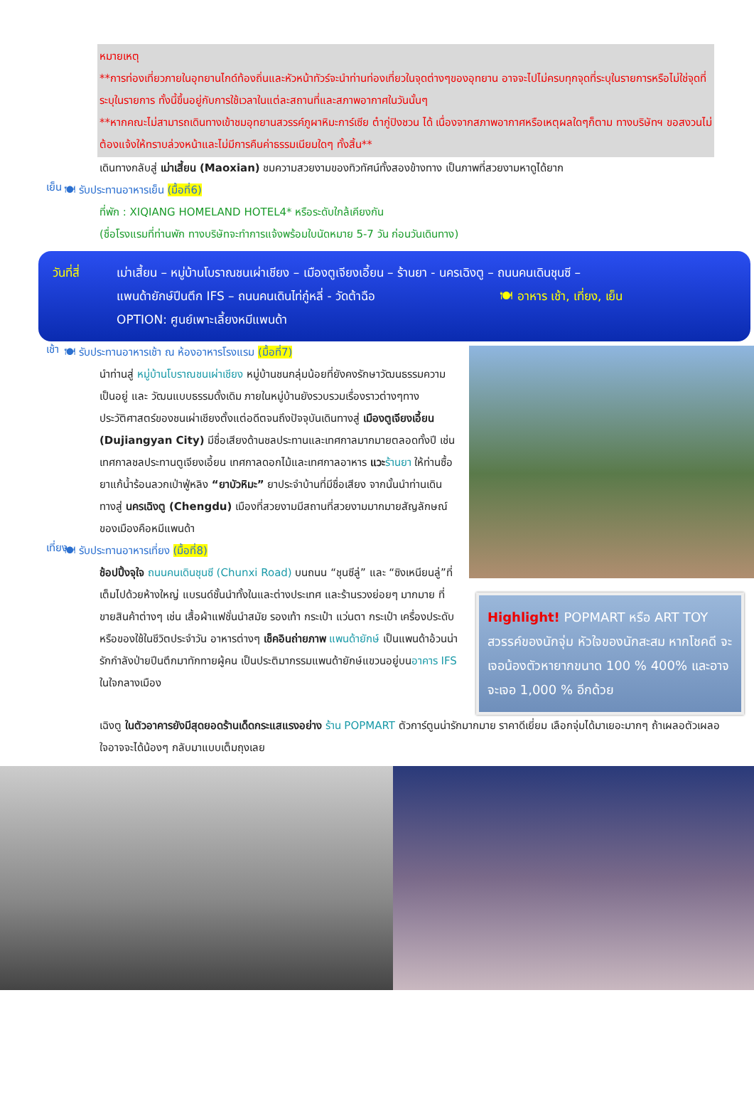หมายเหตุ
**การท่องเที่ยวภายในอุทยานไกด์ท้องถิ่นและหัวหน้าทัวร์จะนำท่านท่องเที่ยวในจุดต่างๆของอุทยาน อาจจะไปไม่ครบทุกจุดที่ระบุในรายการหรือไม่ใช่จุดที่ระบุในรายการ ทั้งนี้ขึ้นอยู่กับการใช้เวลาในแต่ละสถานที่และสภาพอากาศในวันนั้นๆ
**หากคณะไม่สามารถเดินทางเข้าชมอุทยานสวรรค์ภูผาหิมะการ์เซีย ต๋ากู่ปิงชวน ได้ เนื่องจากสภาพอากาศหรือเหตุผลใดๆก็ตาม ทางบริษัทฯ ขอสงวนไม่ต้องแจ้งให้ทราบล่วงหน้าและไม่มีการคืนค่าธรรมเนียมใดๆ ทั้งสิ้น**
เดินทางกลับสู่ เม่าเสี้ยน (Maoxian) ชมความสวยงามของทิวทัศน์ทั้งสองข้างทาง เป็นภาพที่สวยงามหาดูได้ยาก
เย็น
🍽 รับประทานอาหารเย็น (มื้อที่6)
ที่พัก : XIQIANG HOMELAND HOTEL4* หรือระดับใกล้เคียงกัน
(ชื่อโรงแรมที่ท่านพัก ทางบริษัทจะทำการแจ้งพร้อมใบนัดหมาย 5-7 วัน ก่อนวันเดินทาง)
วันที่สี่
เม่าเสี้ยน – หมู่บ้านโบราณชนเผ่าเชียง – เมืองตูเจียงเอี้ยน – ร้านยา - นครเฉิงตู – ถนนคนเดินชุนซี –
แพนด้ายักษ์ปีนตึก IFS – ถนนคนเดินไท่กู๋หลี่ - วัดต้าฉือ 🍽 อาหาร เช้า, เที่ยง, เย็น
OPTION: ศูนย์เพาะเลี้ยงหมีแพนด้า
เช้า
🍽 รับประทานอาหารเช้า ณ ห้องอาหารโรงแรม (มื้อที่7)
นำท่านสู่ หมู่บ้านโบราณชนเผ่าเชียง หมู่บ้านชนกลุ่มน้อยที่ยังคงรักษาวัฒนธรรมความเป็นอยู่ และ วัฒนแบบธรรมดั้งเดิม ภายในหมู่บ้านยังรวบรวมเรื่องราวต่างๆทางประวัติศาสตร์ของชนเผ่าเชียงตั้งแต่อดีตจนถึงปัจจุบันเดินทางสู่ เมืองตูเจียงเอี้ยน (Dujiangyan City) มีชื่อเสียงด้านชลประทานและเทศกาลมากมายตลอดทั้งปี เช่น เทศกาลชลประทานตูเจียงเอี้ยน เทศกาลดอกไม้และเทศกาลอาหาร แวะ ร้านยา ให้ท่านซื้อยาแก้น้ำร้อนลวกเป่าฟู่หลิง “ยาบัวหิมะ” ยาประจำบ้านที่มีชื่อเสียง จากนั้นนำท่านเดินทางสู่ นครเฉิงตู (Chengdu) เมืองที่สวยงามมีสถานที่สวยงามมากมายสัญลักษณ์ของเมืองคือหมีแพนด้า
เที่ยง
🍽 รับประทานอาหารเที่ยง (มื้อที่8)
ช้อปปิ้งจุใจ ถนนคนเดินชุนซี (Chunxi Road) บนถนน “ชุนซีลู่” และ “ซิงเหนียนลู่”ที่เต็มไปด้วยห้างใหญ่ แบรนด์ชั้นนำทั้งในและต่างประเทศ และร้านรวงย่อยๆ มากมาย ที่ขายสินค้าต่างๆ เช่น เสื้อผ้าแฟชั่นนำสมัย รองเท้า กระเป๋า แว่นตา กระเป๋า เครื่องประดับ หรือของใช้ในชีวิตประจำวัน อาหารต่างๆ เช็คอินถ่ายภาพ แพนด้ายักษ์ เป็นแพนด้าอ้วนน่ารักกำลังป่ายปีนตึกมาทักทายผู้คน เป็นประติมากรรมแพนด้ายักษ์แขวนอยู่บนอาคาร IFS ในใจกลางเมือง
Highlight! POPMART หรือ ART TOY สวรรค์ของนักจุ่ม หัวใจของนักสะสม หากโชคดี จะเจอน้องตัวหายากขนาด 100 % 400% และอาจจะเจอ 1,000 % อีกด้วย
เฉิงตู ในตัวอาคารยังมีสุดยอดร้านเด็ดกระแสแรงอย่าง ร้าน POPMART ตัวการ์ตูนน่ารักมากมาย ราคาดีเยี่ยม เลือกจุ่มได้มาเยอะมากๆ ถ้าเผลอตัวเผลอใจอาจจะได้น้องๆ กลับมาแบบเต็มถุงเลย